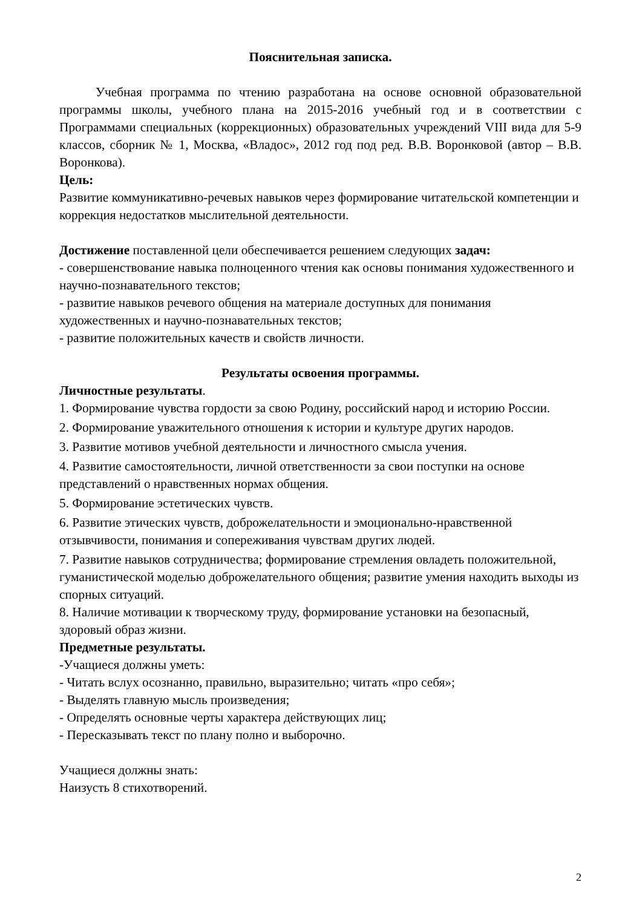Пояснительная записка.
Учебная программа по чтению разработана на основе основной образовательной программы школы, учебного плана на 2015-2016 учебный год и в соответствии с Программами специальных (коррекционных) образовательных учреждений VIII вида для 5-9 классов, сборник № 1, Москва, «Владос», 2012 год под ред. В.В. Воронковой (автор – В.В. Воронкова).
Цель:
Развитие коммуникативно-речевых навыков через формирование читательской компетенции и коррекция недостатков мыслительной деятельности.
Достижение поставленной цели обеспечивается решением следующих задач:
- совершенствование навыка полноценного чтения как основы понимания художественного и научно-познавательного текстов;
- развитие навыков речевого общения на материале доступных для понимания художественных и научно-познавательных текстов;
- развитие положительных качеств и свойств личности.
Результаты освоения программы.
Личностные результаты.
1. Формирование чувства гордости за свою Родину, российский народ и историю России.
2. Формирование уважительного отношения к истории и культуре других народов.
3. Развитие мотивов учебной деятельности и личностного смысла учения.
4. Развитие самостоятельности, личной ответственности за свои поступки на основе представлений о нравственных нормах общения.
5. Формирование эстетических чувств.
6. Развитие этических чувств, доброжелательности и эмоционально-нравственной отзывчивости, понимания и сопереживания чувствам других людей.
7. Развитие навыков сотрудничества; формирование стремления овладеть положительной, гуманистической моделью доброжелательного общения; развитие умения находить выходы из спорных ситуаций.
8. Наличие мотивации к творческому труду, формирование установки на безопасный, здоровый образ жизни.
Предметные результаты.
-Учащиеся должны уметь:
- Читать вслух осознанно, правильно, выразительно; читать «про себя»;
- Выделять главную мысль произведения;
- Определять основные черты характера действующих лиц;
- Пересказывать текст по плану полно и выборочно.
Учащиеся должны знать:
Наизусть 8 стихотворений.
2